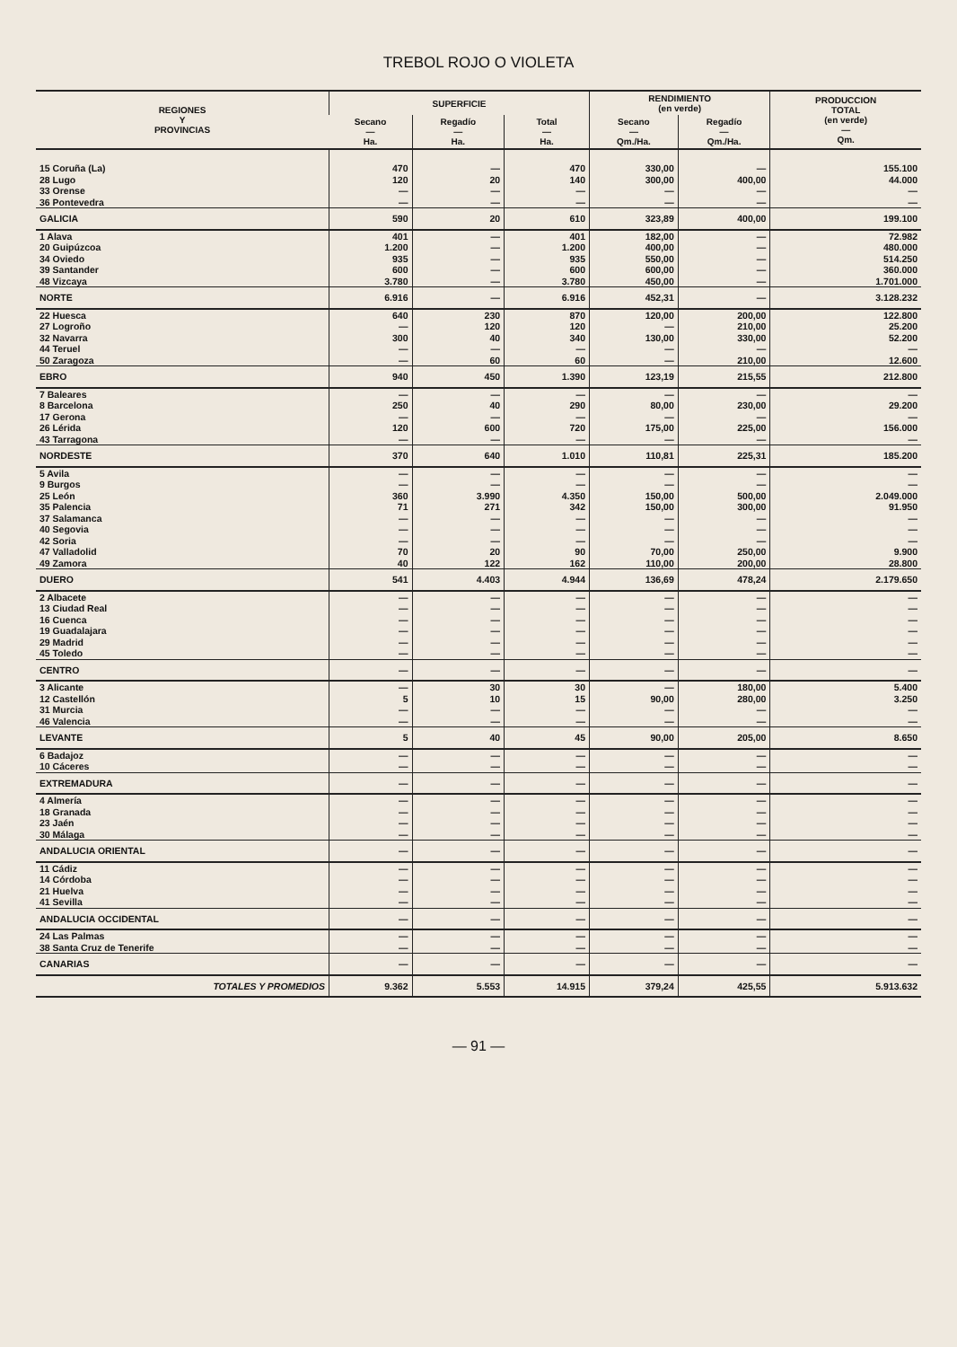TREBOL ROJO O VIOLETA
| REGIONES Y PROVINCIAS | SUPERFICIE | | | RENDIMIENTO (en verde) | | PRODUCCION TOTAL (en verde) — Qm. |
| --- | --- | --- | --- | --- | --- | --- |
| | Secano — Ha. | Regadío — Ha. | Total — Ha. | Secano — Qm./Ha. | Regadío — Qm./Ha. | |
| 15 Coruña (La) 28 Lugo 33 Orense 36 Pontevedra | 470 120 — — | — 20 — — | 470 140 — — | 330,00 300,00 — — | — 400,00 — — | 155.100 44.000 — — |
| GALICIA | 590 | 20 | 610 | 323,89 | 400,00 | 199.100 |
| 1 Alava 20 Guipúzcoa 34 Oviedo 39 Santander 48 Vizcaya | 401 1.200 935 600 3.780 | — — — — — | 401 1.200 935 600 3.780 | 182,00 400,00 550,00 600,00 450,00 | — — — — — | 72.982 480.000 514.250 360.000 1.701.000 |
| NORTE | 6.916 | — | 6.916 | 452,31 | — | 3.128.232 |
| 22 Huesca 27 Logroño 32 Navarra 44 Teruel 50 Zaragoza | 640 — 300 — — | 230 120 40 — 60 | 870 120 340 — 60 | 120,00 — 130,00 — — | 200,00 210,00 330,00 — 210,00 | 122.800 25.200 52.200 — 12.600 |
| EBRO | 940 | 450 | 1.390 | 123,19 | 215,55 | 212.800 |
| 7 Baleares 8 Barcelona 17 Gerona 26 Lérida 43 Tarragona | — 250 — 120 — | — 40 — 600 — | — 290 — 720 — | — 80,00 — 175,00 — | — 230,00 — 225,00 — | — 29.200 — 156.000 — |
| NORDESTE | 370 | 640 | 1.010 | 110,81 | 225,31 | 185.200 |
| 5 Avila 9 Burgos 25 León 35 Palencia 37 Salamanca 40 Segovia 42 Soria 47 Valladolid 49 Zamora | — — 360 71 — — — 70 40 | — — 3.990 271 — — — 20 122 | — — 4.350 342 — — — 90 162 | — — 150,00 150,00 — — — 70,00 110,00 | — — 500,00 300,00 — — — 250,00 200,00 | — — 2.049.000 91.950 — — — 9.900 28.800 |
| DUERO | 541 | 4.403 | 4.944 | 136,69 | 478,24 | 2.179.650 |
| 2 Albacete 13 Ciudad Real 16 Cuenca 19 Guadalajara 29 Madrid 45 Toledo | — — — — — — | — — — — — — | — — — — — — | — — — — — — | — — — — — — | — — — — — — |
| CENTRO | — | — | — | — | — | — |
| 3 Alicante 12 Castellón 31 Murcia 46 Valencia | — 5 — — | 30 10 — — | 30 15 — — | — 90,00 — — | 180,00 280,00 — — | 5.400 3.250 — — |
| LEVANTE | 5 | 40 | 45 | 90,00 | 205,00 | 8.650 |
| 6 Badajoz 10 Cáceres | — — | — — | — — | — — | — — | — — |
| EXTREMADURA | — | — | — | — | — | — |
| 4 Almería 18 Granada 23 Jaén 30 Málaga | — — — — | — — — — | — — — — | — — — — | — — — — | — — — — |
| ANDALUCIA ORIENTAL | — | — | — | — | — | — |
| 11 Cádiz 14 Córdoba 21 Huelva 41 Sevilla | — — — — | — — — — | — — — — | — — — — | — — — — | — — — — |
| ANDALUCIA OCCIDENTAL | — | — | — | — | — | — |
| 24 Las Palmas 38 Santa Cruz de Tenerife | — — | — — | — — | — — | — — | — — |
| CANARIAS | — | — | — | — | — | — |
| TOTALES Y PROMEDIOS | 9.362 | 5.553 | 14.915 | 379,24 | 425,55 | 5.913.632 |
— 91 —